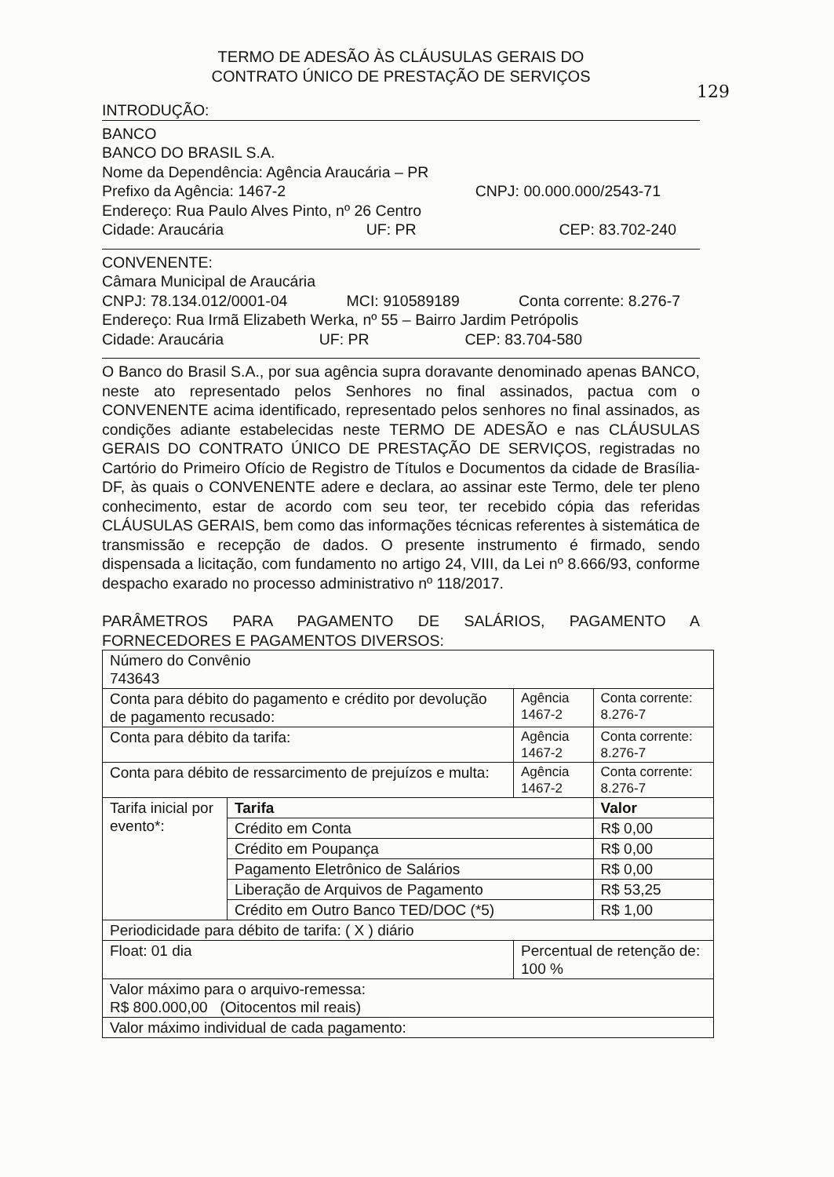129
TERMO DE ADESÃO ÀS CLÁUSULAS GERAIS DO
CONTRATO ÚNICO DE PRESTAÇÃO DE SERVIÇOS
INTRODUÇÃO:
BANCO
BANCO DO BRASIL S.A.
Nome da Dependência: Agência Araucária – PR
Prefixo da Agência: 1467-2 CNPJ: 00.000.000/2543-71
Endereço: Rua Paulo Alves Pinto, nº 26 Centro
Cidade: Araucária UF: PR CEP: 83.702-240
CONVENENTE:
Câmara Municipal de Araucária
CNPJ: 78.134.012/0001-04 MCI: 910589189 Conta corrente: 8.276-7
Endereço: Rua Irmã Elizabeth Werka, nº 55 – Bairro Jardim Petrópolis
Cidade: Araucária UF: PR CEP: 83.704-580
O Banco do Brasil S.A., por sua agência supra doravante denominado apenas BANCO, neste ato representado pelos Senhores no final assinados, pactua com o CONVENENTE acima identificado, representado pelos senhores no final assinados, as condições adiante estabelecidas neste TERMO DE ADESÃO e nas CLÁUSULAS GERAIS DO CONTRATO ÚNICO DE PRESTAÇÃO DE SERVIÇOS, registradas no Cartório do Primeiro Ofício de Registro de Títulos e Documentos da cidade de Brasília-DF, às quais o CONVENENTE adere e declara, ao assinar este Termo, dele ter pleno conhecimento, estar de acordo com seu teor, ter recebido cópia das referidas CLÁUSULAS GERAIS, bem como das informações técnicas referentes à sistemática de transmissão e recepção de dados. O presente instrumento é firmado, sendo dispensada a licitação, com fundamento no artigo 24, VIII, da Lei nº 8.666/93, conforme despacho exarado no processo administrativo nº 118/2017.
PARÂMETROS PARA PAGAMENTO DE SALÁRIOS, PAGAMENTO A FORNECEDORES E PAGAMENTOS DIVERSOS:
| Número do Convênio 743643 | | | |
| Conta para débito do pagamento e crédito por devolução de pagamento recusado: | | Agência 1467-2 | Conta corrente: 8.276-7 |
| Conta para débito da tarifa: | | Agência 1467-2 | Conta corrente: 8.276-7 |
| Conta para débito de ressarcimento de prejuízos e multa: | | Agência 1467-2 | Conta corrente: 8.276-7 |
| Tarifa inicial por evento*: | Tarifa | | Valor |
| | Crédito em Conta | | R$ 0,00 |
| | Crédito em Poupança | | R$ 0,00 |
| | Pagamento Eletrônico de Salários | | R$ 0,00 |
| | Liberação de Arquivos de Pagamento | | R$ 53,25 |
| | Crédito em Outro Banco TED/DOC (*5) | | R$ 1,00 |
| Periodicidade para débito de tarifa: ( X ) diário | | | |
| Float: 01 dia | | Percentual de retenção de: 100 % | |
| Valor máximo para o arquivo-remessa: R$ 800.000,00 (Oitocentos mil reais) | | | |
| Valor máximo individual de cada pagamento: | | | |